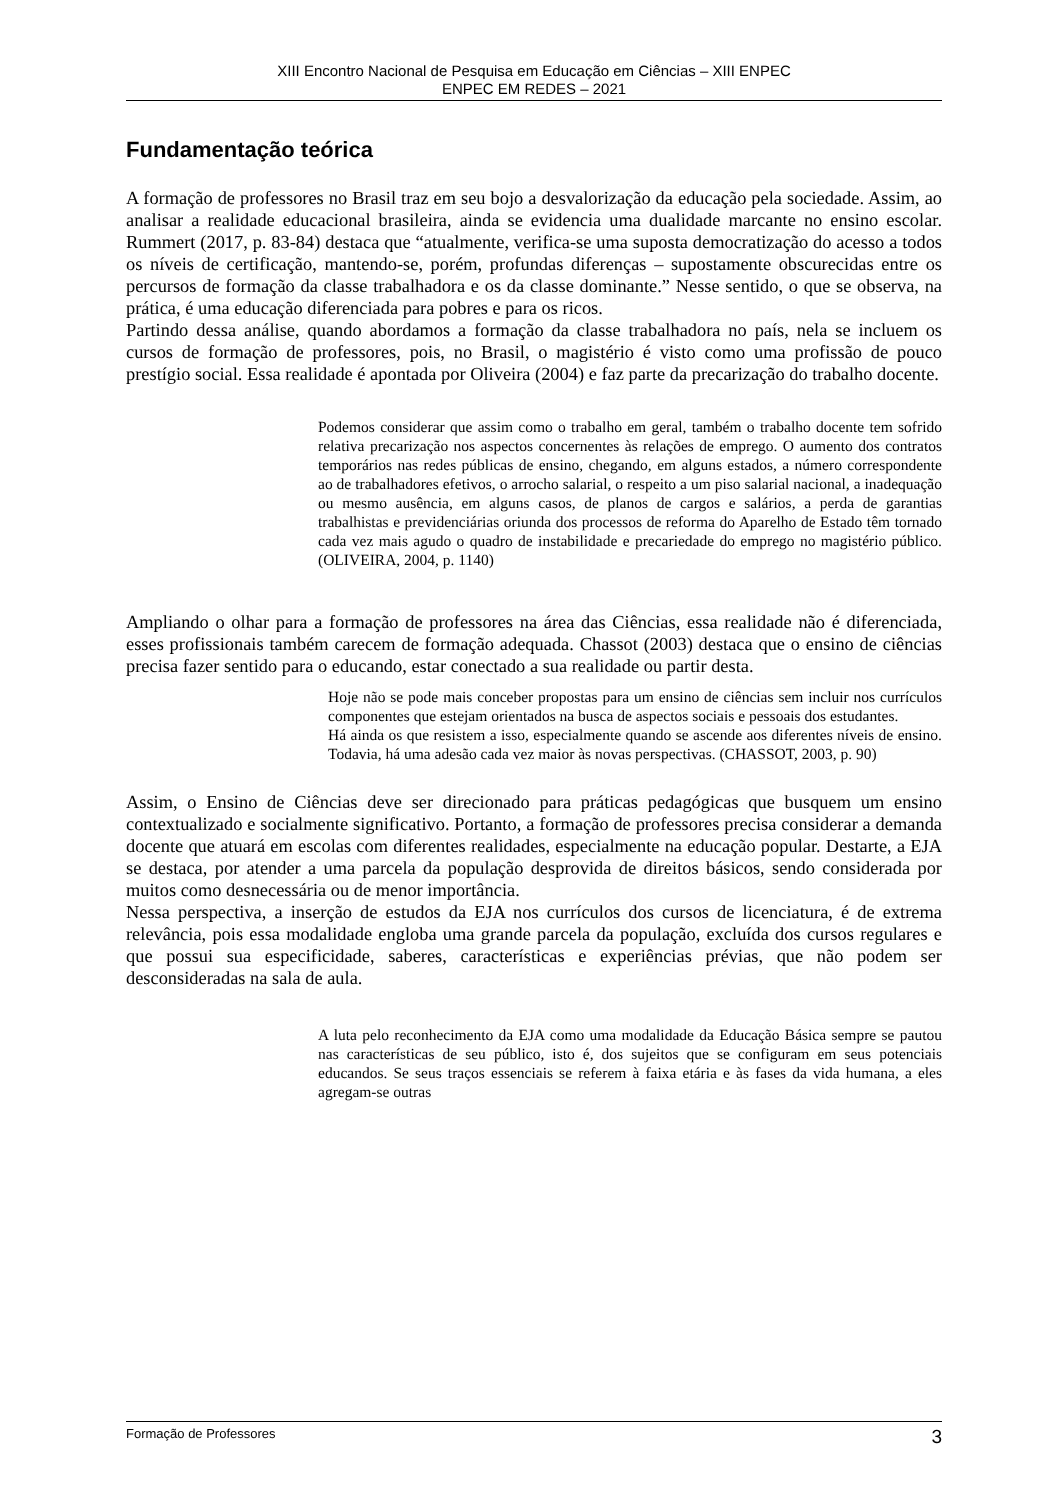XIII Encontro Nacional de Pesquisa em Educação em Ciências – XIII ENPEC
ENPEC EM REDES – 2021
Fundamentação teórica
A formação de professores no Brasil traz em seu bojo a desvalorização da educação pela sociedade. Assim, ao analisar a realidade educacional brasileira, ainda se evidencia uma dualidade marcante no ensino escolar. Rummert (2017, p. 83-84) destaca que “atualmente, verifica-se uma suposta democratização do acesso a todos os níveis de certificação, mantendo-se, porém, profundas diferenças – supostamente obscurecidas entre os percursos de formação da classe trabalhadora e os da classe dominante.” Nesse sentido, o que se observa, na prática, é uma educação diferenciada para pobres e para os ricos.
Partindo dessa análise, quando abordamos a formação da classe trabalhadora no país, nela se incluem os cursos de formação de professores, pois, no Brasil, o magistério é visto como uma profissão de pouco prestígio social. Essa realidade é apontada por Oliveira (2004) e faz parte da precarização do trabalho docente.
Podemos considerar que assim como o trabalho em geral, também o trabalho docente tem sofrido relativa precarização nos aspectos concernentes às relações de emprego. O aumento dos contratos temporários nas redes públicas de ensino, chegando, em alguns estados, a número correspondente ao de trabalhadores efetivos, o arrocho salarial, o respeito a um piso salarial nacional, a inadequação ou mesmo ausência, em alguns casos, de planos de cargos e salários, a perda de garantias trabalhistas e previdenciárias oriunda dos processos de reforma do Aparelho de Estado têm tornado cada vez mais agudo o quadro de instabilidade e precariedade do emprego no magistério público. (OLIVEIRA, 2004, p. 1140)
Ampliando o olhar para a formação de professores na área das Ciências, essa realidade não é diferenciada, esses profissionais também carecem de formação adequada. Chassot (2003) destaca que o ensino de ciências precisa fazer sentido para o educando, estar conectado a sua realidade ou partir desta.
Hoje não se pode mais conceber propostas para um ensino de ciências sem incluir nos currículos componentes que estejam orientados na busca de aspectos sociais e pessoais dos estudantes.
Há ainda os que resistem a isso, especialmente quando se ascende aos diferentes níveis de ensino. Todavia, há uma adesão cada vez maior às novas perspectivas. (CHASSOT, 2003, p. 90)
Assim, o Ensino de Ciências deve ser direcionado para práticas pedagógicas que busquem um ensino contextualizado e socialmente significativo. Portanto, a formação de professores precisa considerar a demanda docente que atuará em escolas com diferentes realidades, especialmente na educação popular. Destarte, a EJA se destaca, por atender a uma parcela da população desprovida de direitos básicos, sendo considerada por muitos como desnecessária ou de menor importância.
Nessa perspectiva, a inserção de estudos da EJA nos currículos dos cursos de licenciatura, é de extrema relevância, pois essa modalidade engloba uma grande parcela da população, excluída dos cursos regulares e que possui sua especificidade, saberes, características e experiências prévias, que não podem ser desconsideradas na sala de aula.
A luta pelo reconhecimento da EJA como uma modalidade da Educação Básica sempre se pautou nas características de seu público, isto é, dos sujeitos que se configuram em seus potenciais educandos. Se seus traços essenciais se referem à faixa etária e às fases da vida humana, a eles agregam-se outras
Formação de Professores 3